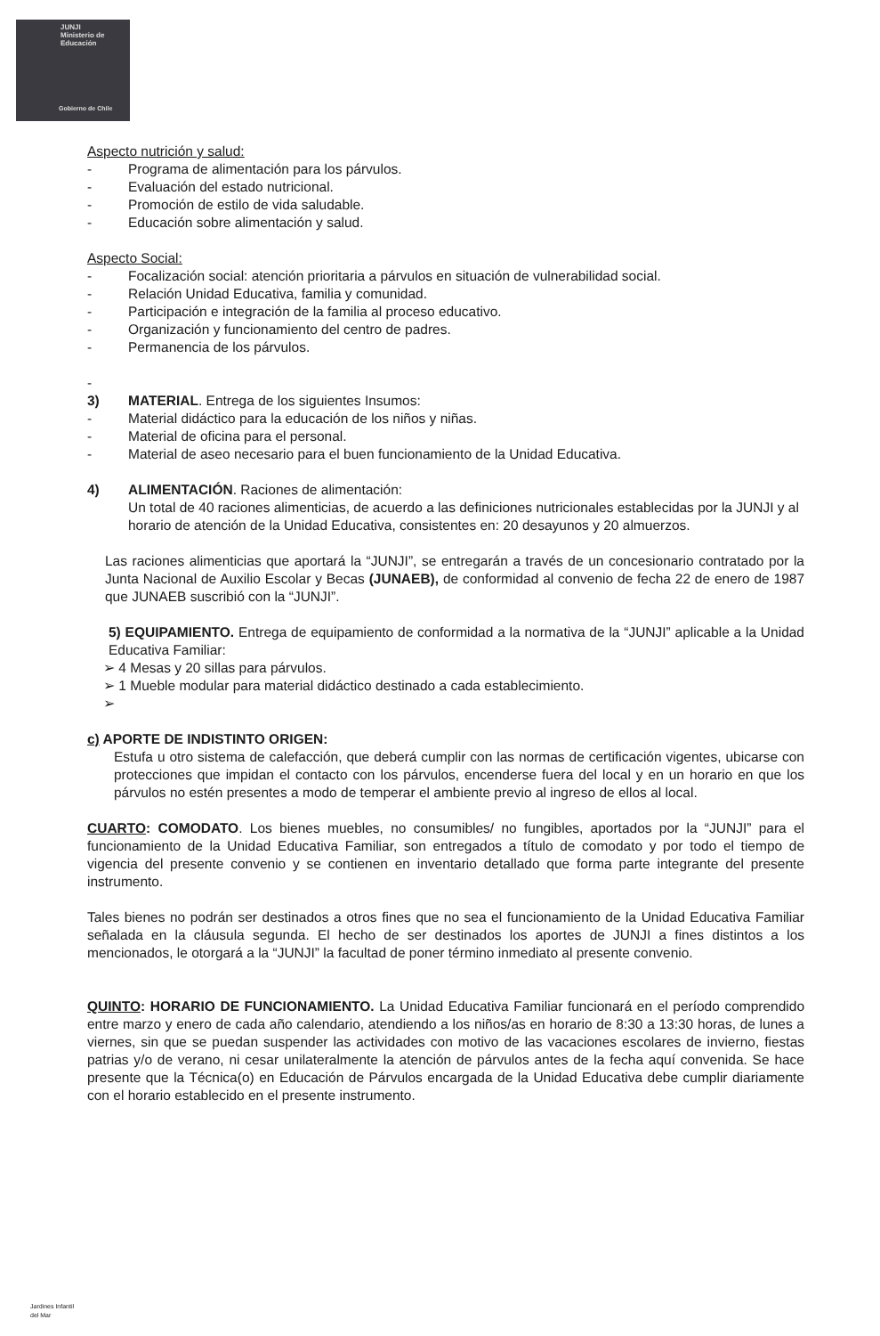JUNJI
Ministerio de
Educación
Gobierno de Chile
Aspecto nutrición y salud:
- Programa de alimentación para los párvulos.
- Evaluación del estado nutricional.
- Promoción de estilo de vida saludable.
- Educación sobre alimentación y salud.
Aspecto Social:
- Focalización social: atención prioritaria a párvulos en situación de vulnerabilidad social.
- Relación Unidad Educativa, familia y comunidad.
- Participación e integración de la familia al proceso educativo.
- Organización y funcionamiento del centro de padres.
- Permanencia de los párvulos.
-
3) MATERIAL. Entrega de los siguientes Insumos:
- Material didáctico para la educación de los niños y niñas.
- Material de oficina para el personal.
- Material de aseo necesario para el buen funcionamiento de la Unidad Educativa.
4) ALIMENTACIÓN. Raciones de alimentación:
Un total de 40 raciones alimenticias, de acuerdo a las definiciones nutricionales establecidas por la JUNJI y al horario de atención de la Unidad Educativa, consistentes en: 20 desayunos y 20 almuerzos.
Las raciones alimenticias que aportará la “JUNJI”, se entregarán a través de un concesionario contratado por la Junta Nacional de Auxilio Escolar y Becas (JUNAEB), de conformidad al convenio de fecha 22 de enero de 1987 que JUNAEB suscribió con la “JUNJI”.
5) EQUIPAMIENTO. Entrega de equipamiento de conformidad a la normativa de la “JUNJI” aplicable a la Unidad Educativa Familiar:
➢ 4 Mesas y 20 sillas para párvulos.
➢ 1 Mueble modular para material didáctico destinado a cada establecimiento.
➢
c) APORTE DE INDISTINTO ORIGEN:
Estufa u otro sistema de calefacción, que deberá cumplir con las normas de certificación vigentes, ubicarse con protecciones que impidan el contacto con los párvulos, encenderse fuera del local y en un horario en que los párvulos no estén presentes a modo de temperar el ambiente previo al ingreso de ellos al local.
CUARTO: COMODATO. Los bienes muebles, no consumibles/ no fungibles, aportados por la “JUNJI” para el funcionamiento de la Unidad Educativa Familiar, son entregados a título de comodato y por todo el tiempo de vigencia del presente convenio y se contienen en inventario detallado que forma parte integrante del presente instrumento.
Tales bienes no podrán ser destinados a otros fines que no sea el funcionamiento de la Unidad Educativa Familiar señalada en la cláusula segunda. El hecho de ser destinados los aportes de JUNJI a fines distintos a los mencionados, le otorgará a la “JUNJI” la facultad de poner término inmediato al presente convenio.
QUINTO: HORARIO DE FUNCIONAMIENTO. La Unidad Educativa Familiar funcionará en el período comprendido entre marzo y enero de cada año calendario, atendiendo a los niños/as en horario de 8:30 a 13:30 horas, de lunes a viernes, sin que se puedan suspender las actividades con motivo de las vacaciones escolares de invierno, fiestas patrias y/o de verano, ni cesar unilateralmente la atención de párvulos antes de la fecha aquí convenida. Se hace presente que la Técnica(o) en Educación de Párvulos encargada de la Unidad Educativa debe cumplir diariamente con el horario establecido en el presente instrumento.
Jardines Infantil
del Mar